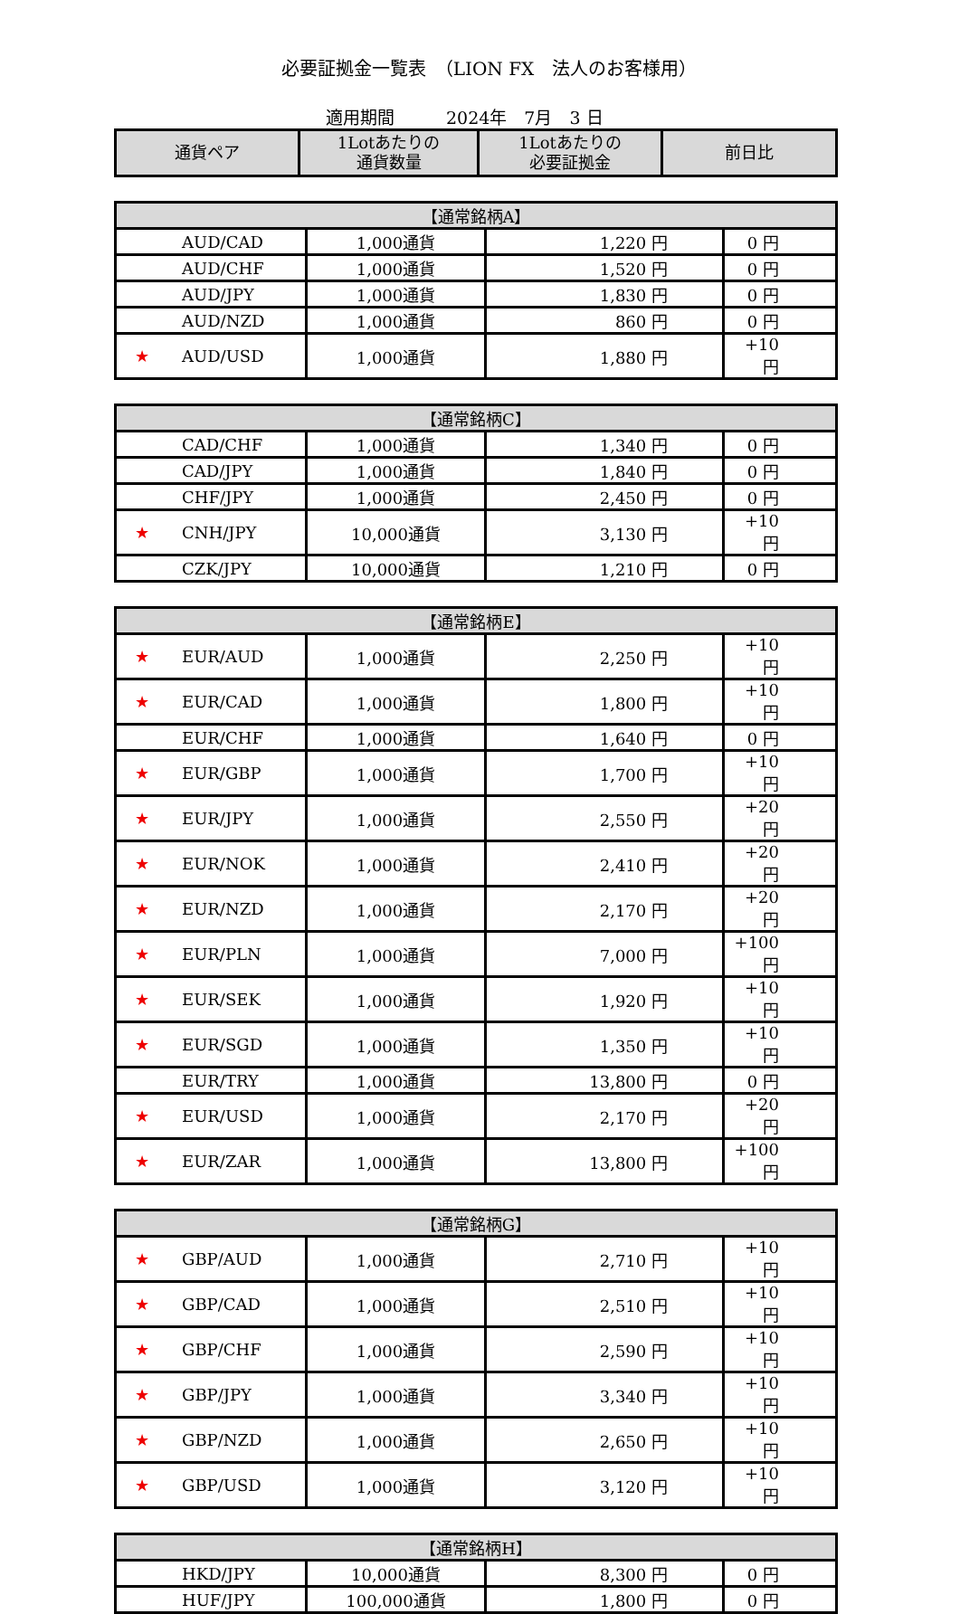必要証拠金一覧表　（LION FX　法人のお客様用）
適用期間　　　2024年　7月　3 日
| 通貨ペア | 1Lotあたりの 通貨数量 | 1Lotあたりの 必要証拠金 | 前日比 |
| --- | --- | --- | --- |
| 【通常銘柄A】 | | | |
| --- | --- | --- | --- |
| AUD/CAD | 1,000通貨 | 1,220 円 | 0 円 |
| AUD/CHF | 1,000通貨 | 1,520 円 | 0 円 |
| AUD/JPY | 1,000通貨 | 1,830 円 | 0 円 |
| AUD/NZD | 1,000通貨 | 860 円 | 0 円 |
| ★ AUD/USD | 1,000通貨 | 1,880 円 | +10 円 |
| 【通常銘柄C】 | | | |
| --- | --- | --- | --- |
| CAD/CHF | 1,000通貨 | 1,340 円 | 0 円 |
| CAD/JPY | 1,000通貨 | 1,840 円 | 0 円 |
| CHF/JPY | 1,000通貨 | 2,450 円 | 0 円 |
| ★ CNH/JPY | 10,000通貨 | 3,130 円 | +10 円 |
| CZK/JPY | 10,000通貨 | 1,210 円 | 0 円 |
| 【通常銘柄E】 | | | |
| --- | --- | --- | --- |
| ★ EUR/AUD | 1,000通貨 | 2,250 円 | +10 円 |
| ★ EUR/CAD | 1,000通貨 | 1,800 円 | +10 円 |
| EUR/CHF | 1,000通貨 | 1,640 円 | 0 円 |
| ★ EUR/GBP | 1,000通貨 | 1,700 円 | +10 円 |
| ★ EUR/JPY | 1,000通貨 | 2,550 円 | +20 円 |
| ★ EUR/NOK | 1,000通貨 | 2,410 円 | +20 円 |
| ★ EUR/NZD | 1,000通貨 | 2,170 円 | +20 円 |
| ★ EUR/PLN | 1,000通貨 | 7,000 円 | +100 円 |
| ★ EUR/SEK | 1,000通貨 | 1,920 円 | +10 円 |
| ★ EUR/SGD | 1,000通貨 | 1,350 円 | +10 円 |
| EUR/TRY | 1,000通貨 | 13,800 円 | 0 円 |
| ★ EUR/USD | 1,000通貨 | 2,170 円 | +20 円 |
| ★ EUR/ZAR | 1,000通貨 | 13,800 円 | +100 円 |
| 【通常銘柄G】 | | | |
| --- | --- | --- | --- |
| ★ GBP/AUD | 1,000通貨 | 2,710 円 | +10 円 |
| ★ GBP/CAD | 1,000通貨 | 2,510 円 | +10 円 |
| ★ GBP/CHF | 1,000通貨 | 2,590 円 | +10 円 |
| ★ GBP/JPY | 1,000通貨 | 3,340 円 | +10 円 |
| ★ GBP/NZD | 1,000通貨 | 2,650 円 | +10 円 |
| ★ GBP/USD | 1,000通貨 | 3,120 円 | +10 円 |
| 【通常銘柄H】 | | | |
| --- | --- | --- | --- |
| HKD/JPY | 10,000通貨 | 8,300 円 | 0 円 |
| HUF/JPY | 100,000通貨 | 1,800 円 | 0 円 |